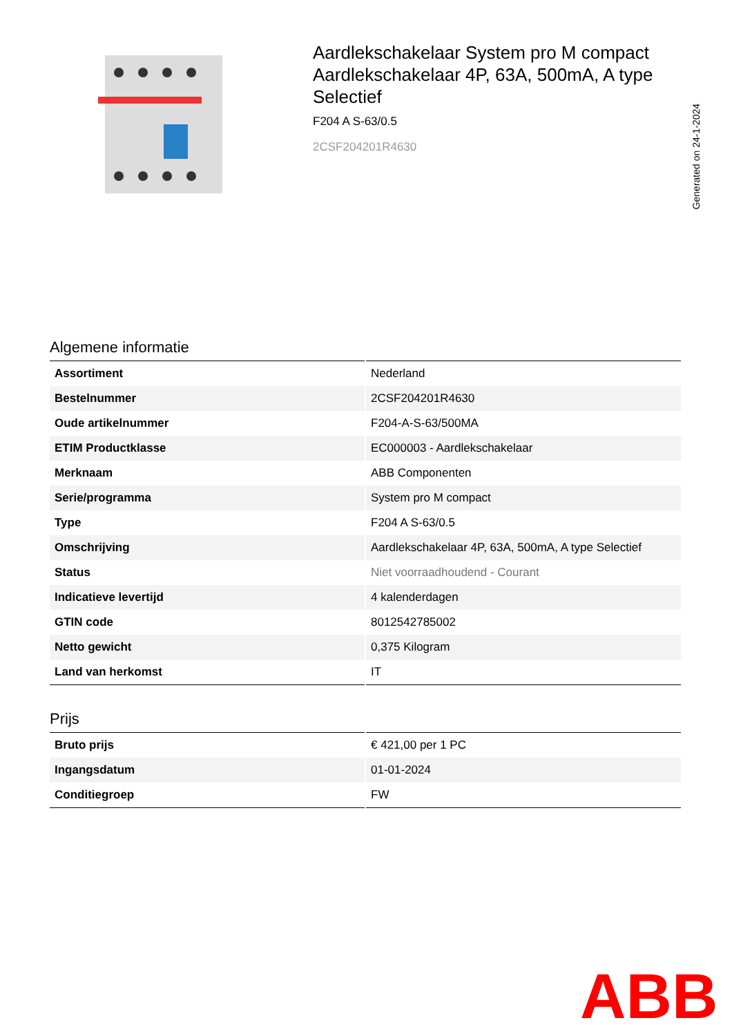Aardlekschakelaar System pro M compact Aardlekschakelaar 4P, 63A, 500mA, A type Selectief
F204 A S-63/0.5
2CSF204201R4630
Generated on 24-1-2024
Algemene informatie
| Assortiment | Nederland |
| Bestelnummer | 2CSF204201R4630 |
| Oude artikelnummer | F204-A-S-63/500MA |
| ETIM Productklasse | EC000003 - Aardlekschakelaar |
| Merknaam | ABB Componenten |
| Serie/programma | System pro M compact |
| Type | F204 A S-63/0.5 |
| Omschrijving | Aardlekschakelaar 4P, 63A, 500mA, A type Selectief |
| Status | Niet voorraadhoudend - Courant |
| Indicatieve levertijd | 4 kalenderdagen |
| GTIN code | 8012542785002 |
| Netto gewicht | 0,375 Kilogram |
| Land van herkomst | IT |
Prijs
| Bruto prijs | € 421,00 per 1 PC |
| Ingangsdatum | 01-01-2024 |
| Conditiegroep | FW |
ABB